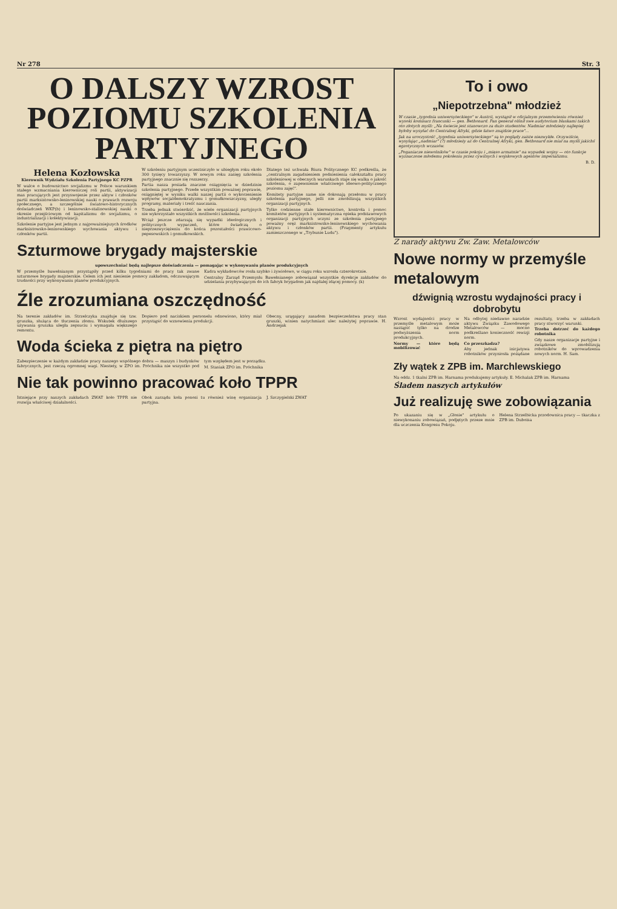Nr 278 Str. 3
O DALSZY WZROST POZIOMU SZKOLENIA PARTYJNEGO
Helena Kozłowska
Kierownik Wydziału Szkolenia Partyjnego KC PZPR
W walce o budownictwo socjalizmu w Polsce warunkiem stałego wzmacniania kierowniczej roli partii, aktywizacji mas pracujących jest przyswojenie przez aktyw i członków partii marksistowsko-leninowskiej nauki o prawach rozwoju społecznego, a szczególnie światowo-historycznych doświadczeń WKP(b) i leninowsko-stalinowskiej nauki o okresie przejściowym od kapitalizmu do socjalizmu, o industrializacji i kolektywizacji.
Szkolenie partyjne jest jednym z najpoważniejszych środków marksistowsko-leninowskiego wychowania aktywu i członków partii.
W szkoleniu partyjnym uczestniczyło w ubiegłym roku około 300 tysięcy towarzyszy. W nowym roku zasięg szkolenia partyjnego znacznie się rozszerzy.
Partia nasza posiada znaczne osiągnięcia w dziedzinie szkolenia partyjnego. Przede wszystkim poważnej poprawie, osiągniętej w wyniku walki naszej partii o wykorzenienie wpływów socjaldemokratyzmu i gomułkowszczyzny, uległy programy, materiały i treść nauczania.
Trzeba jednak stwierdzić, że wiele organizacji partyjnych nie wykorzystało wszystkich możliwości szkolenia.
Wciąż jeszcze zdarzają się wypadki ideologicznych i politycznych wypaczeń, które świadczą o nieprzezwyciężeniu do końca pozostałości prawicowo-pepesowskich i gomułkowskich.
Dlatego też uchwała Biura Politycznego KC podkreśla, że „centralnym zagadnieniem podniesienia całokształtu pracy szkoleniowej w obecnych warunkach staje się walka o jakość szkolenia, o zapewnienie właściwego ideowo-politycznego poziomu zajęć".
Komitety partyjne same nie dokonają przełomu w pracy szkolenia partyjnego, jeśli nie zmobilizują wszystkich organizacji partyjnych.
Tylko codzienne stałe kierownictwo, kontrola i pomoc komitetów partyjnych i systematyczna opieka podstawowych organizacji partyjnych uczyni ze szkolenia partyjnego poważny oręż marksistowsko-leninowskiego wychowania aktywu i członków partii. (Fragmenty artykułu zamieszczonego w „Trybunie Ludu").
To i owo
„Niepotrzebna" młodzież
W czasie „tygodnia uniwersyteckiego" w Austrii, wystąpił w oficjalnym przemówieniu również wysoki komisarz francuski — gen. Bethonard. Pan generał olśnił swe audytorium blaskami takich oto złotych myśli: „Na świecie jest stanowczo za dużo studentów. Nadmiar młodzieży najlepiej byłoby wysyłać do Centralnej Afryki, gdzie łatwo znajdzie prace"...
Jak na uroczystość „tygodnia uniwersyteckiego" są to poglądy zaiste niezwykłe. Oczywiście, wysyłając „nadmiar" (?) młodzieży aż do Centralnej Afryki, gen. Bethonard nie miał na myśli jakichś egzotycznych wczasów.
„Poganiacze niewolników" w czasie pokoju i „mięso armatnie" na wypadek wojny — oto funkcje wyznaczone młodemu pokoleniu przez cywilnych i wojskowych agentów imperializmu.
B. D.
Szturmowe brygady majsterskie
upowszechniać będą najlepsze doświadczenia — pomagając w wykonywaniu planów produkcyjnych
W przemyśle bawełnianym przystąpiły przed kilku tygodniami do pracy tak zwane szturmowe brygady majsterskie. Celem ich jest niesienie pomocy zakładom, odczuwającym trudności przy wykonywaniu planów produkcyjnych.
Kadra wykładowców rosła szybko i żywiołowo, w ciągu roku wzrosła czterokrotnie.
Centralny Zarząd Przemysłu Bawełnianego zobowiązał wszystkie dyrekcje zakładów do udzielania przybywającym do ich fabryk brygadom jak najdalej idącej pomocy. (k)
Źle zrozumiana oszczędność
Na terenie zakładów im. Strzelczyka znajduje się tzw. gruszka, służąca do tłuczenia złomu. Wskutek dłuższego używania gruszka uległa zepsuciu i wymagała większego remontu.
Dopiero pod naciskiem personelu odnowiono, który miał przystąpić do wznowienia produkcji.
Obecny, urągający zasadom bezpieczeństwa pracy stan gruszki, winien natychmiast ulec należytej poprawie. H. Andrzejak
Woda ścieka z piętra na piętro
Zabezpieczenie w każdym zakładzie pracy naszego wspólnego dobra — maszyn i budynków fabrycznych, jest rzeczą ogromnej wagi. Niestety, w ZPO im. Próchnika nie wszystko pod tym względem jest w porządku.
M. Stasiak ZPO im. Próchnika
Nie tak powinno pracować koło TPPR
Istniejące przy naszych zakładach ZWAT koło TPPR nie rozwija właściwej działalności.
Obok zarządu koła ponosi tu również winę organizacja partyjna.
J. Szczygielski ZWAT
Z narady aktywu Zw. Zaw. Metalowców
Nowe normy w przemyśle metalowym
dźwignią wzrostu wydajności pracy i dobrobytu
Wzrost wydajności pracy w przemyśle metalowym może nastąpić tylko na drodze podwyższenia norm produkcyjnych.
Normy — które będą mobilizować
Na odbytej niedawno naradzie aktywu Związku Zawodowego Metalowców — mocno podkreślano konieczność rewizji norm.
Co przeszkadza?
Aby jednak inicjatywa robotników przyniosła pożądane rezultaty, trzeba w zakładach pracy stworzyć warunki.
Trzeba dotrzeć do każdego robotnika
Gdy nasze organizacje partyjne i związkowe zmobilizują robotników do wprowadzenia nowych norm. H. Sam.
Zły wątek z ZPB im. Marchlewskiego
Na oddz. 1 tkalni ZPB im. Harnama produkujemy artykuły. E. Michalak ZPB im. Harnama
Śladem naszych artykułów
Już realizuję swe zobowiązania
Po ukazaniu się w „Głosie" artykułu o niewykonaniu zobowiązań, podjętych przeze mnie dla uczczenia Kongresu Pokoju.
Helena Strzelbicka przodownica pracy — tkaczka z ZPB im. Duboisa